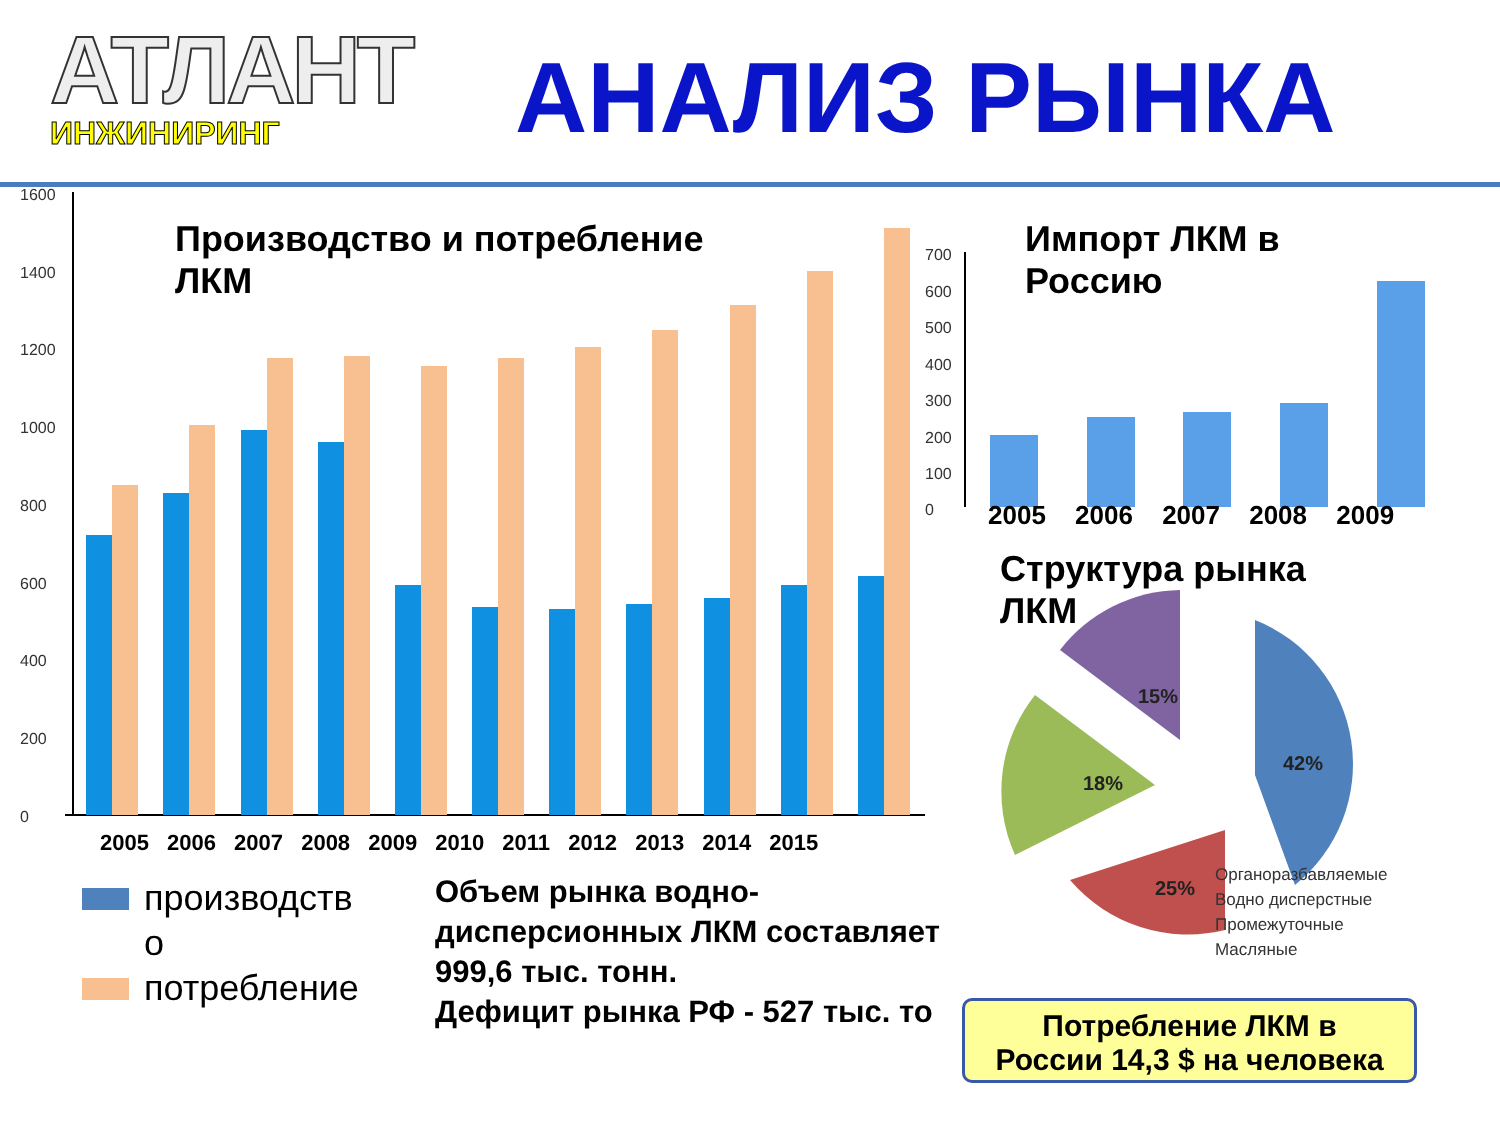АТЛАНТ
ИНЖИНИРИНГ
АНАЛИЗ РЫНКА
1600
1400
1200
1000
800
600
400
200
0
700
600
500
400
300
200
100
0
Производство и потребление
ЛКМ
2005 2006 2007 2008 2009 2010 2011 2012 2013 2014 2015
Импорт ЛКМ в
Россию
2005 2006 2007 2008 2009
Структура рынка
ЛКМ
15%
42%
18%
25%
Органоразбавляемые
Водно дисперстные
Промежуточные
Масляные
производств
о
потребление
Объем рынка водно-
дисперсионных ЛКМ составляет
999,6 тыс. тонн.
Дефицит рынка РФ - 527 тыс. то
Потребление ЛКМ в
России 14,3 $ на человека